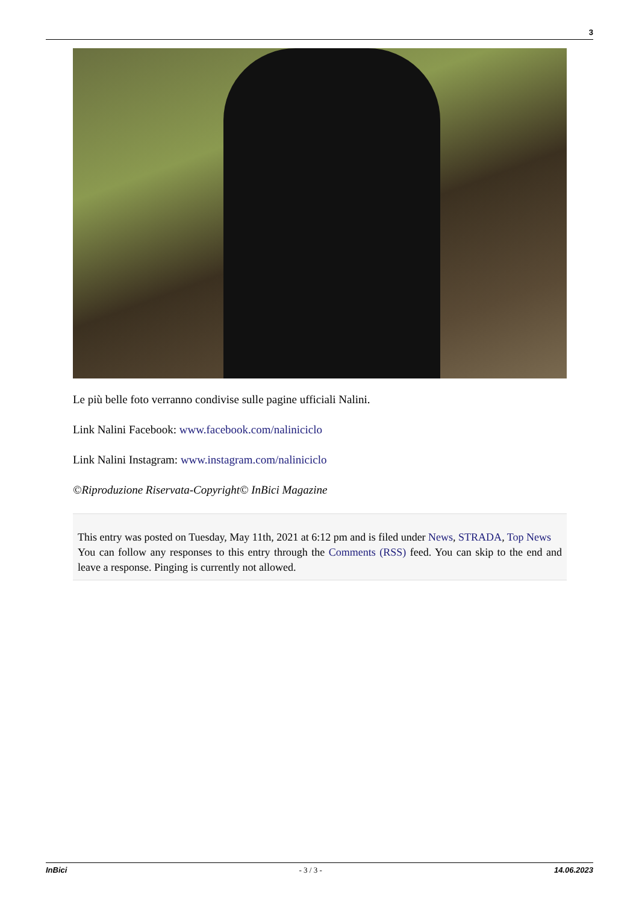3
Le più belle foto verranno condivise sulle pagine ufficiali Nalini.
Link Nalini Facebook: www.facebook.com/naliniciclo
Link Nalini Instagram: www.instagram.com/naliniciclo
©Riproduzione Riservata-Copyright© InBici Magazine
This entry was posted on Tuesday, May 11th, 2021 at 6:12 pm and is filed under News, STRADA, Top News
You can follow any responses to this entry through the Comments (RSS) feed. You can skip to the end and leave a response. Pinging is currently not allowed.
InBici - 3 / 3 - 14.06.2023